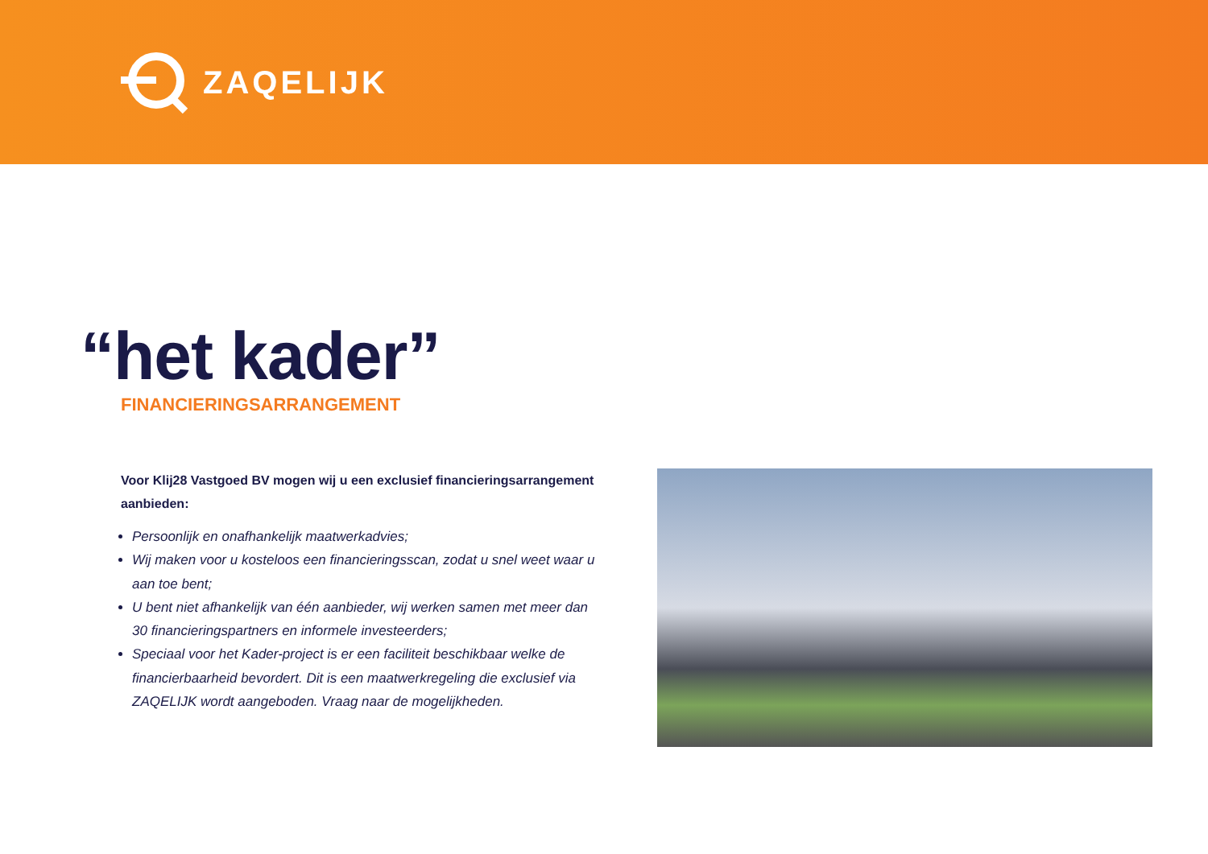ZAQELIJK
“het kader”
FINANCIERINGSARRANGEMENT
Voor Klij28 Vastgoed BV mogen wij u een exclusief financieringsarrangement aanbieden:
Persoonlijk en onafhankelijk maatwerkadvies;
Wij maken voor u kosteloos een financieringsscan, zodat u snel weet waar u aan toe bent;
U bent niet afhankelijk van één aanbieder, wij werken samen met meer dan 30 financieringspartners en informele investeerders;
Speciaal voor het Kader-project is er een faciliteit beschikbaar welke de financierbaarheid bevordert. Dit is een maatwerkregeling die exclusief via ZAQELIJK wordt aangeboden. Vraag naar de mogelijkheden.